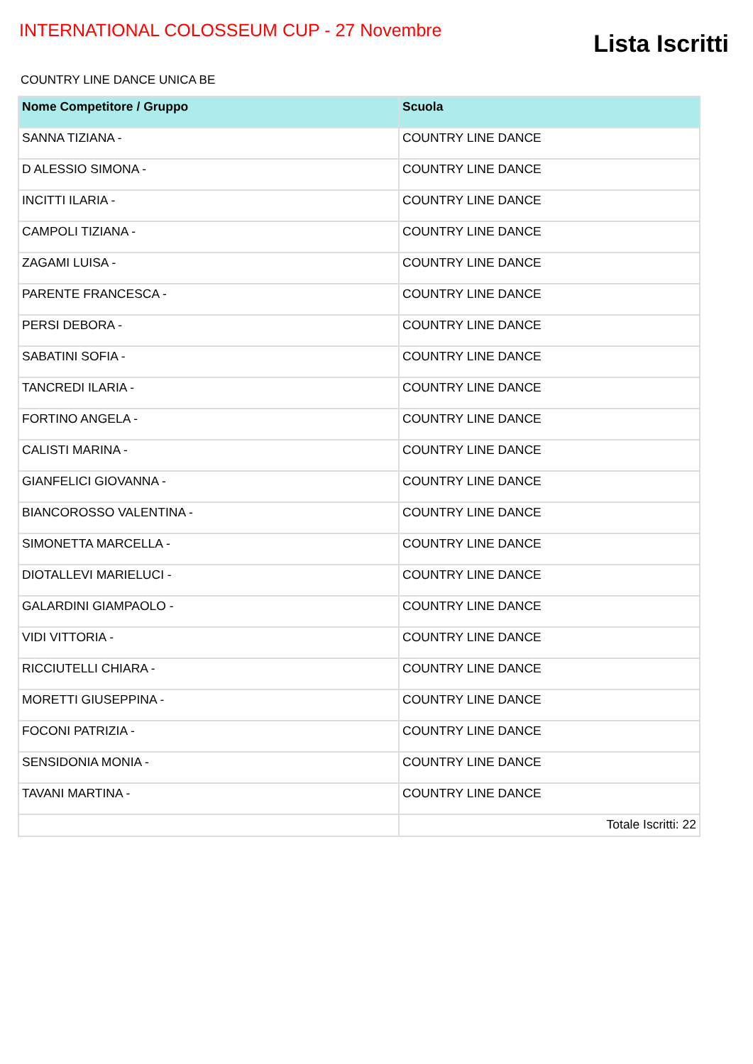INTERNATIONAL COLOSSEUM CUP - 27 Novembre
Lista Iscritti
COUNTRY LINE DANCE UNICA BE
| Nome Competitore / Gruppo | Scuola |
| --- | --- |
| SANNA TIZIANA - | COUNTRY LINE DANCE |
| D ALESSIO SIMONA - | COUNTRY LINE DANCE |
| INCITTI ILARIA - | COUNTRY LINE DANCE |
| CAMPOLI TIZIANA - | COUNTRY LINE DANCE |
| ZAGAMI LUISA - | COUNTRY LINE DANCE |
| PARENTE FRANCESCA - | COUNTRY LINE DANCE |
| PERSI DEBORA - | COUNTRY LINE DANCE |
| SABATINI SOFIA - | COUNTRY LINE DANCE |
| TANCREDI ILARIA - | COUNTRY LINE DANCE |
| FORTINO ANGELA - | COUNTRY LINE DANCE |
| CALISTI MARINA - | COUNTRY LINE DANCE |
| GIANFELICI GIOVANNA - | COUNTRY LINE DANCE |
| BIANCOROSSO VALENTINA - | COUNTRY LINE DANCE |
| SIMONETTA MARCELLA - | COUNTRY LINE DANCE |
| DIOTALLEVI MARIELUCI - | COUNTRY LINE DANCE |
| GALARDINI GIAMPAOLO - | COUNTRY LINE DANCE |
| VIDI VITTORIA - | COUNTRY LINE DANCE |
| RICCIUTELLI CHIARA - | COUNTRY LINE DANCE |
| MORETTI GIUSEPPINA - | COUNTRY LINE DANCE |
| FOCONI PATRIZIA - | COUNTRY LINE DANCE |
| SENSIDONIA MONIA - | COUNTRY LINE DANCE |
| TAVANI MARTINA - | COUNTRY LINE DANCE |
| | Totale Iscritti: 22 |